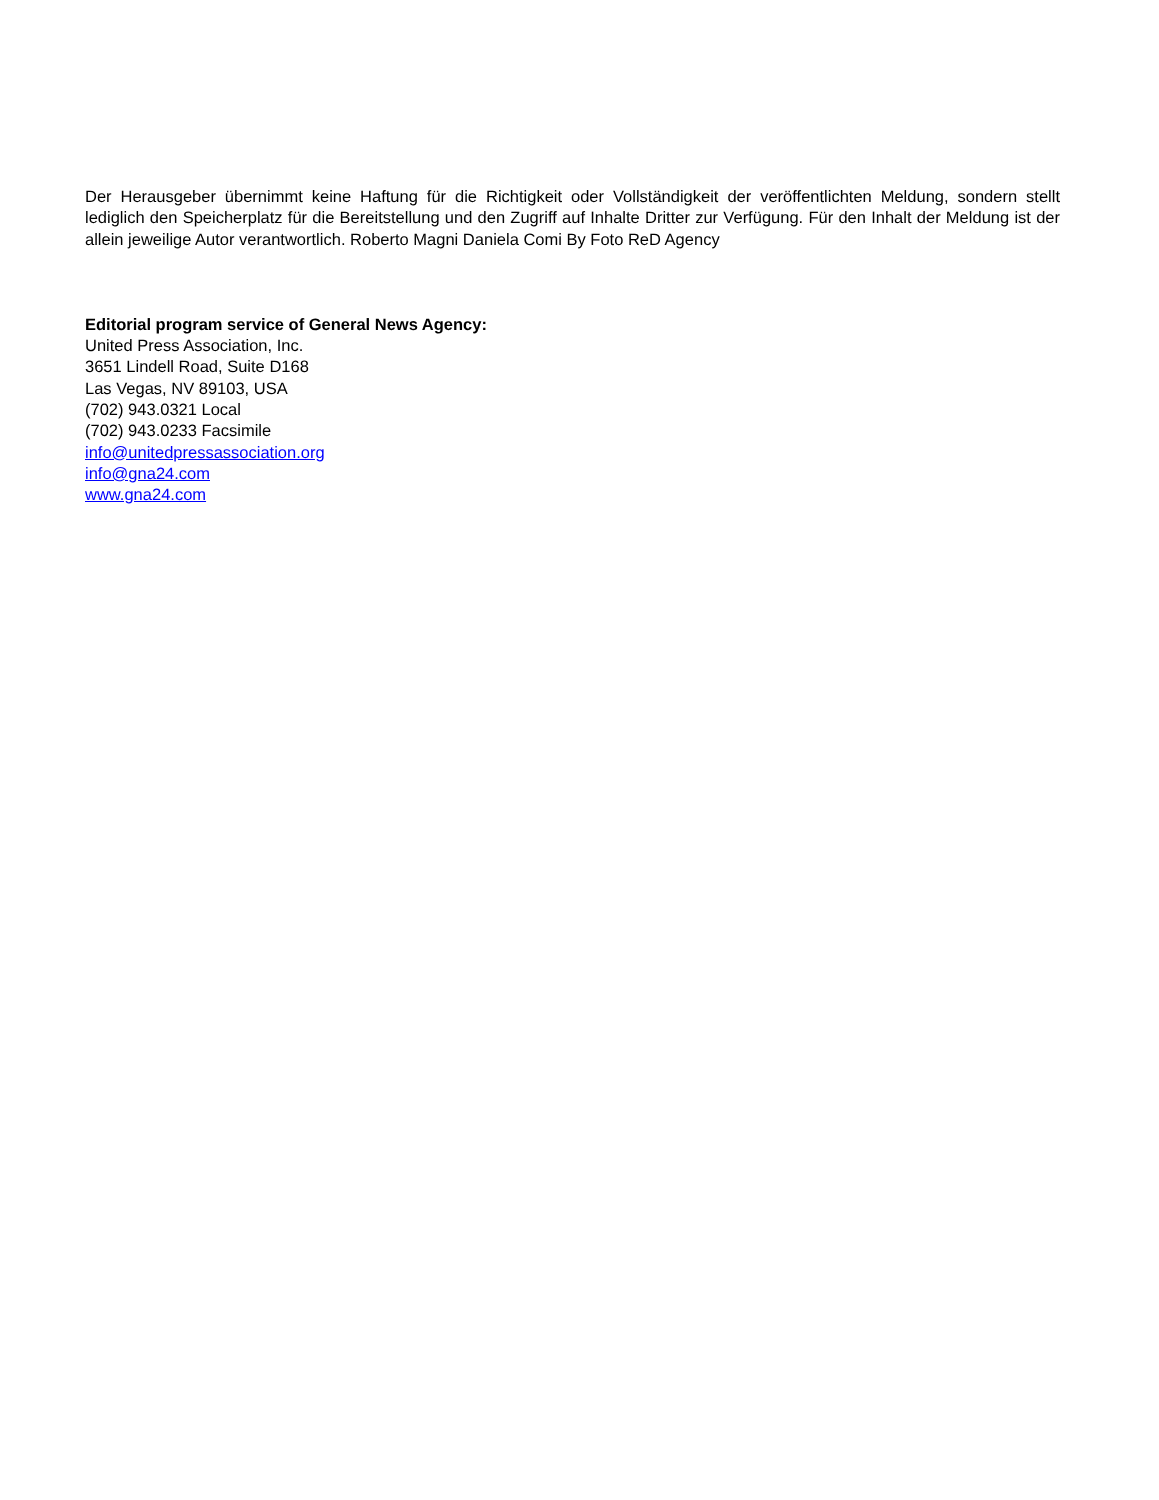Der Herausgeber übernimmt keine Haftung für die Richtigkeit oder Vollständigkeit der veröffentlichten Meldung, sondern stellt lediglich den Speicherplatz für die Bereitstellung und den Zugriff auf Inhalte Dritter zur Verfügung. Für den Inhalt der Meldung ist der allein jeweilige Autor verantwortlich. Roberto Magni Daniela Comi By Foto ReD Agency
Editorial program service of General News Agency:
United Press Association, Inc.
3651 Lindell Road, Suite D168
Las Vegas, NV 89103, USA
(702) 943.0321 Local
(702) 943.0233 Facsimile
info@unitedpressassociation.org
info@gna24.com
www.gna24.com